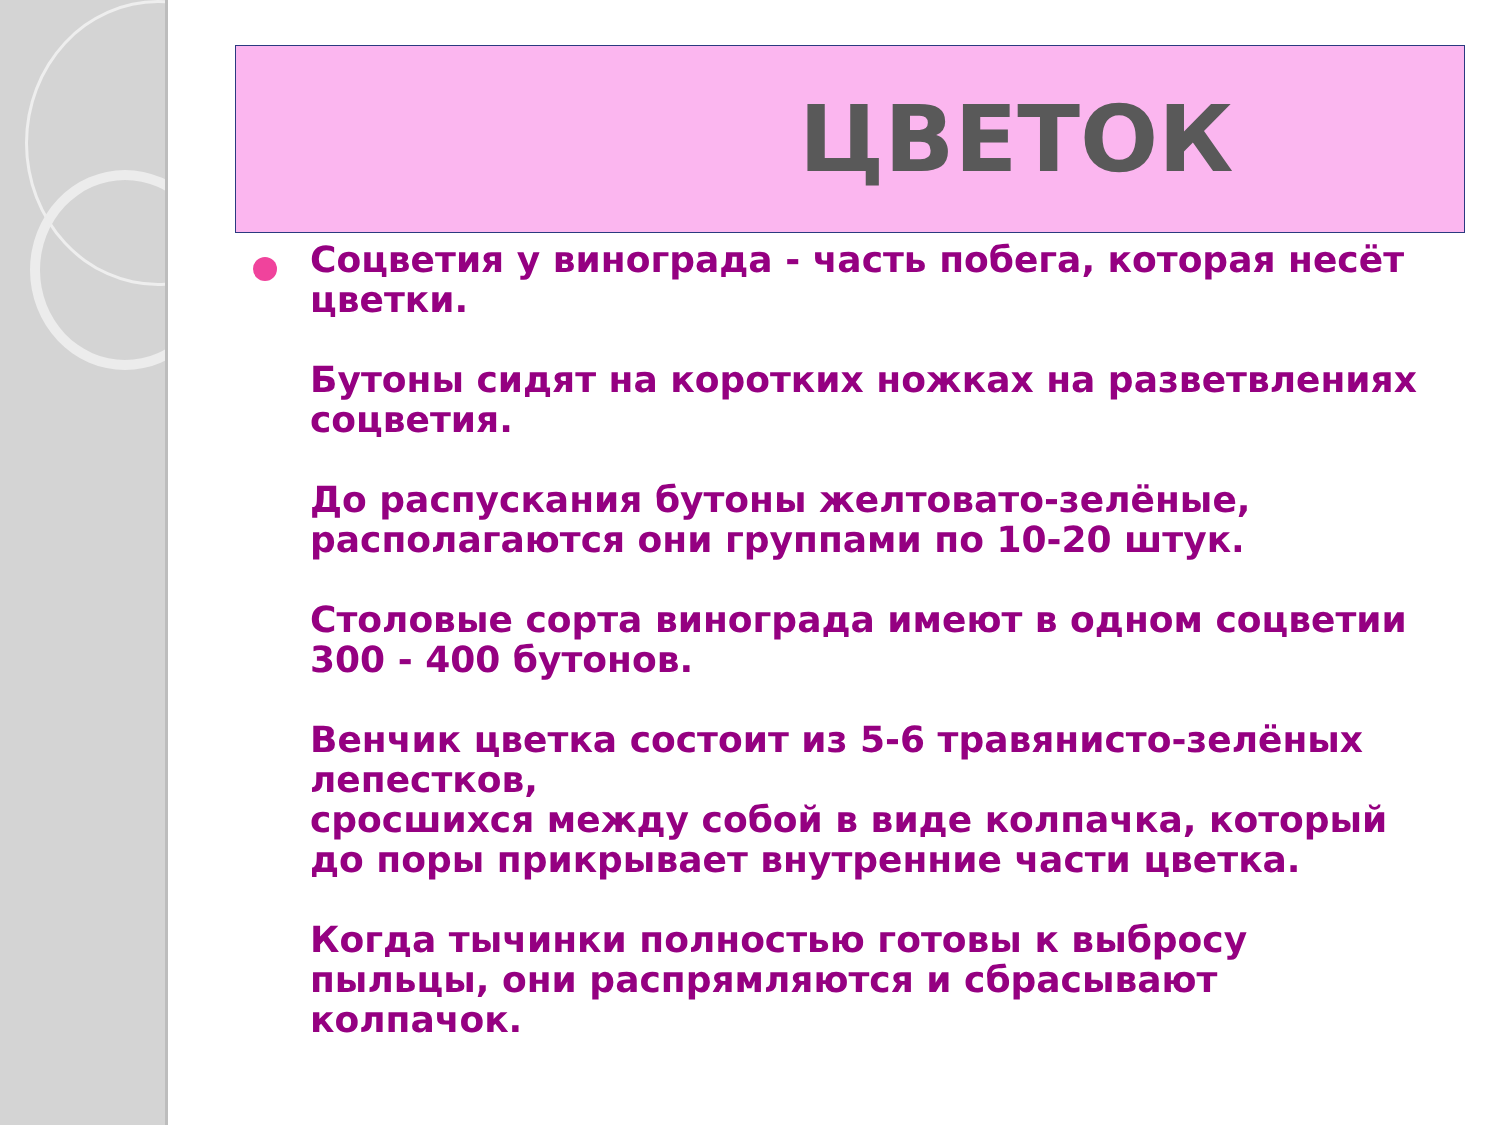ЦВЕТОК
Соцветия у винограда - часть побега, которая несёт цветки.
Бутоны сидят на коротких ножках на разветвлениях соцветия.
До распускания бутоны желтовато-зелёные, располагаются они группами по 10-20 штук.
Столовые сорта винограда имеют в одном соцветии 300 - 400 бутонов.
Венчик цветка состоит из 5-6 травянисто-зелёных лепестков,
сросшихся между собой в виде колпачка, который до поры прикрывает внутренние части цветка.
Когда тычинки полностью готовы к выбросу пыльцы, они распрямляются и сбрасывают колпачок.